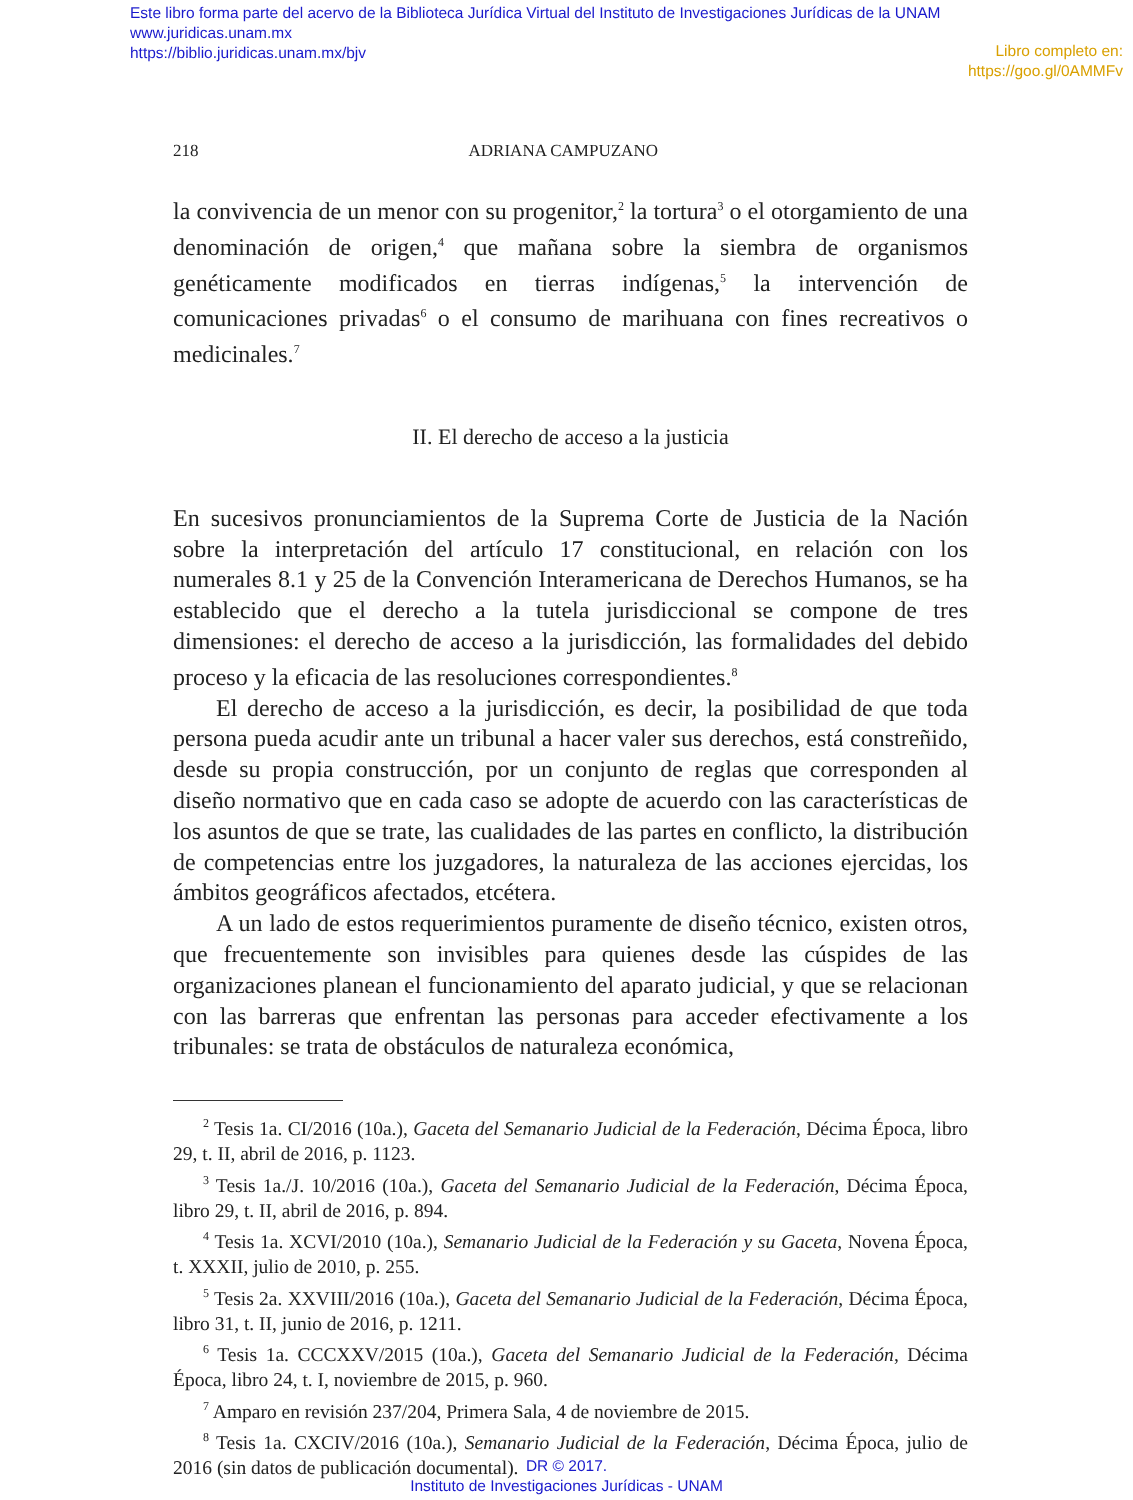Este libro forma parte del acervo de la Biblioteca Jurídica Virtual del Instituto de Investigaciones Jurídicas de la UNAM
www.juridicas.unam.mx
https://biblio.juridicas.unam.mx/bjv
Libro completo en:
https://goo.gl/0AMMFv
218 ADRIANA CAMPUZANO
la convivencia de un menor con su progenitor,<sup>2</sup> la tortura<sup>3</sup> o el otorgamiento de una denominación de origen,<sup>4</sup> que mañana sobre la siembra de organismos genéticamente modificados en tierras indígenas,<sup>5</sup> la intervención de comunicaciones privadas<sup>6</sup> o el consumo de marihuana con fines recreativos o medicinales.<sup>7</sup>
II. El derecho de acceso a la justicia
En sucesivos pronunciamientos de la Suprema Corte de Justicia de la Nación sobre la interpretación del artículo 17 constitucional, en relación con los numerales 8.1 y 25 de la Convención Interamericana de Derechos Humanos, se ha establecido que el derecho a la tutela jurisdiccional se compone de tres dimensiones: el derecho de acceso a la jurisdicción, las formalidades del debido proceso y la eficacia de las resoluciones correspondientes.<sup>8</sup>
El derecho de acceso a la jurisdicción, es decir, la posibilidad de que toda persona pueda acudir ante un tribunal a hacer valer sus derechos, está constreñido, desde su propia construcción, por un conjunto de reglas que corresponden al diseño normativo que en cada caso se adopte de acuerdo con las características de los asuntos de que se trate, las cualidades de las partes en conflicto, la distribución de competencias entre los juzgadores, la naturaleza de las acciones ejercidas, los ámbitos geográficos afectados, etcétera.
A un lado de estos requerimientos puramente de diseño técnico, existen otros, que frecuentemente son invisibles para quienes desde las cúspides de las organizaciones planean el funcionamiento del aparato judicial, y que se relacionan con las barreras que enfrentan las personas para acceder efectivamente a los tribunales: se trata de obstáculos de naturaleza económica,
<sup>2</sup> Tesis 1a. CI/2016 (10a.), Gaceta del Semanario Judicial de la Federación, Décima Época, libro 29, t. II, abril de 2016, p. 1123.
<sup>3</sup> Tesis 1a./J. 10/2016 (10a.), Gaceta del Semanario Judicial de la Federación, Décima Época, libro 29, t. II, abril de 2016, p. 894.
<sup>4</sup> Tesis 1a. XCVI/2010 (10a.), Semanario Judicial de la Federación y su Gaceta, Novena Época, t. XXXII, julio de 2010, p. 255.
<sup>5</sup> Tesis 2a. XXVIII/2016 (10a.), Gaceta del Semanario Judicial de la Federación, Décima Época, libro 31, t. II, junio de 2016, p. 1211.
<sup>6</sup> Tesis 1a. CCCXXV/2015 (10a.), Gaceta del Semanario Judicial de la Federación, Décima Época, libro 24, t. I, noviembre de 2015, p. 960.
<sup>7</sup> Amparo en revisión 237/204, Primera Sala, 4 de noviembre de 2015.
<sup>8</sup> Tesis 1a. CXCIV/2016 (10a.), Semanario Judicial de la Federación, Décima Época, julio de 2016 (sin datos de publicación documental).
DR © 2017.
Instituto de Investigaciones Jurídicas - UNAM